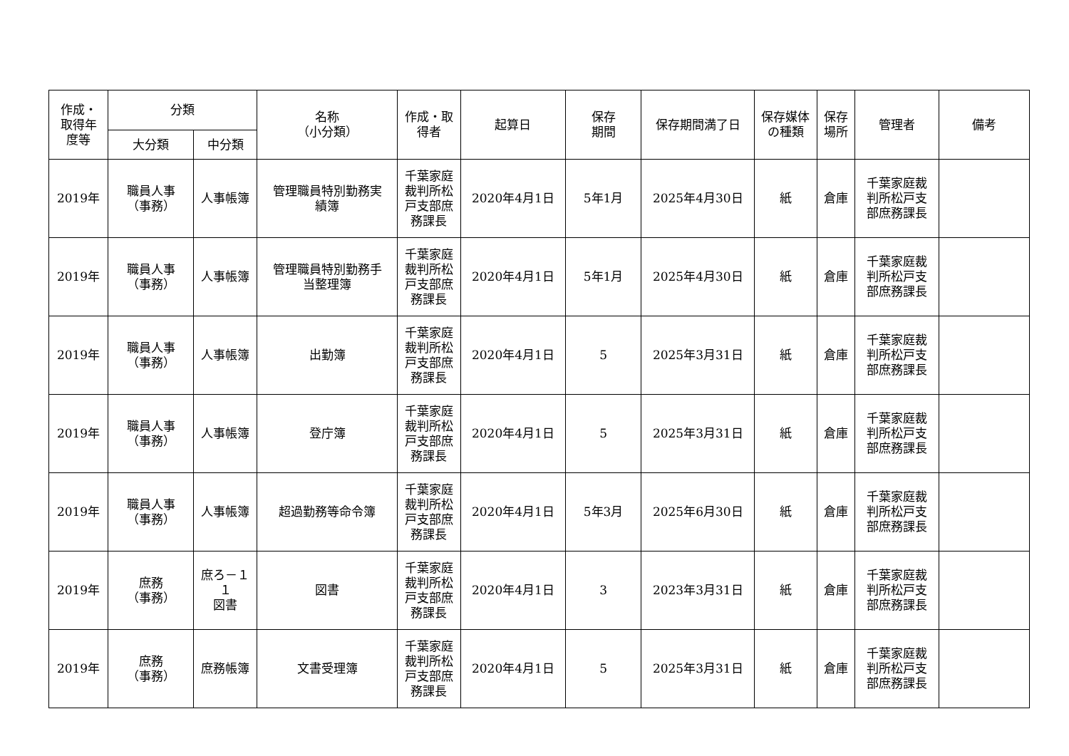| 作成・ 取得年 度等 | 分類 | | 名称 （小分類） | 作成・取 得者 | 起算日 | 保存 期間 | 保存期間満了日 | 保存媒体 の種類 | 保存 場所 | 管理者 | 備考 |
| --- | --- | --- | --- | --- | --- | --- | --- | --- | --- | --- | --- |
| | 大分類 | 中分類 | | | | | | | | | |
| 2019年 | 職員人事 （事務） | 人事帳簿 | 管理職員特別勤務実 績簿 | 千葉家庭 裁判所松 戸支部庶 務課長 | 2020年4月1日 | 5年1月 | 2025年4月30日 | 紙 | 倉庫 | 千葉家庭裁 判所松戸支 部庶務課長 | |
| 2019年 | 職員人事 （事務） | 人事帳簿 | 管理職員特別勤務手 当整理簿 | 千葉家庭 裁判所松 戸支部庶 務課長 | 2020年4月1日 | 5年1月 | 2025年4月30日 | 紙 | 倉庫 | 千葉家庭裁 判所松戸支 部庶務課長 | |
| 2019年 | 職員人事 （事務） | 人事帳簿 | 出勤簿 | 千葉家庭 裁判所松 戸支部庶 務課長 | 2020年4月1日 | 5 | 2025年3月31日 | 紙 | 倉庫 | 千葉家庭裁 判所松戸支 部庶務課長 | |
| 2019年 | 職員人事 （事務） | 人事帳簿 | 登庁簿 | 千葉家庭 裁判所松 戸支部庶 務課長 | 2020年4月1日 | 5 | 2025年3月31日 | 紙 | 倉庫 | 千葉家庭裁 判所松戸支 部庶務課長 | |
| 2019年 | 職員人事 （事務） | 人事帳簿 | 超過勤務等命令簿 | 千葉家庭 裁判所松 戸支部庶 務課長 | 2020年4月1日 | 5年3月 | 2025年6月30日 | 紙 | 倉庫 | 千葉家庭裁 判所松戸支 部庶務課長 | |
| 2019年 | 庶務 （事務） | 庶ろ－１ １ 図書 | 図書 | 千葉家庭 裁判所松 戸支部庶 務課長 | 2020年4月1日 | 3 | 2023年3月31日 | 紙 | 倉庫 | 千葉家庭裁 判所松戸支 部庶務課長 | |
| 2019年 | 庶務 （事務） | 庶務帳簿 | 文書受理簿 | 千葉家庭 裁判所松 戸支部庶 務課長 | 2020年4月1日 | 5 | 2025年3月31日 | 紙 | 倉庫 | 千葉家庭裁 判所松戸支 部庶務課長 | |